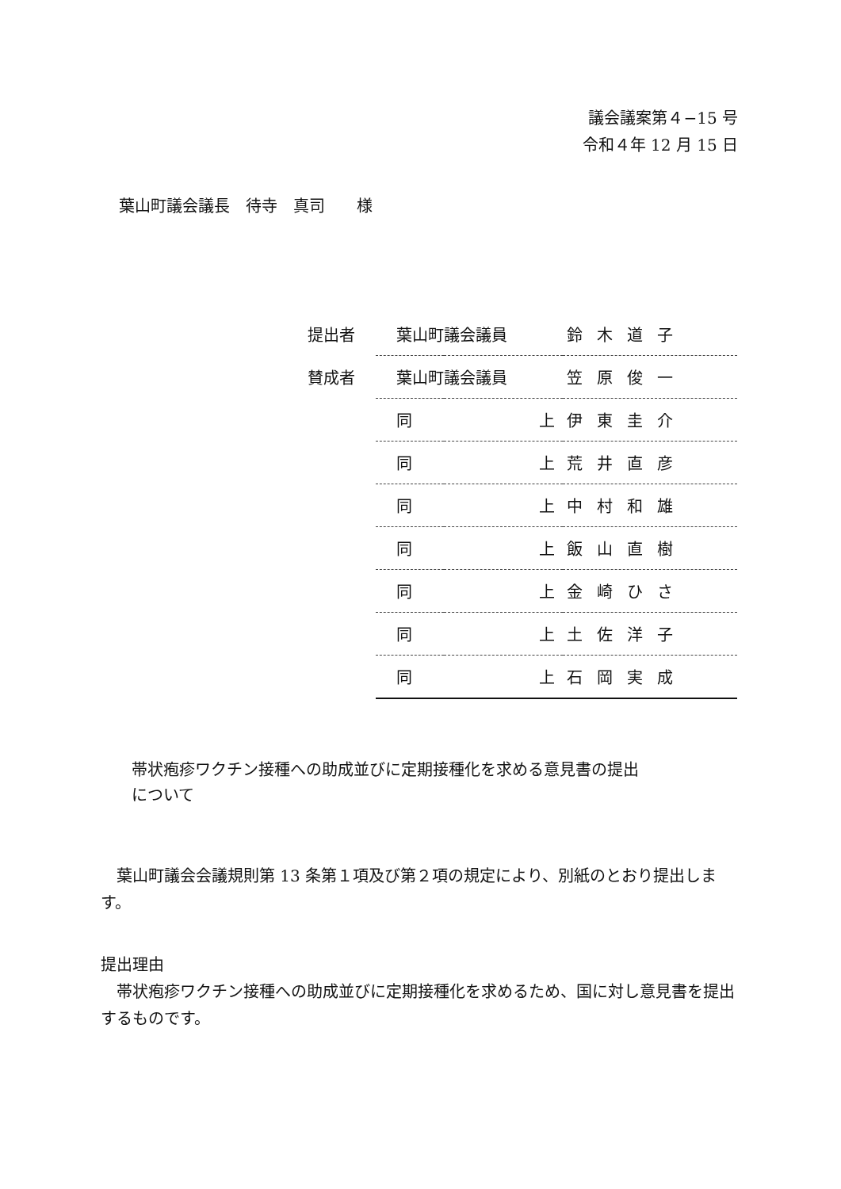議会議案第４−15 号
令和４年 12 月 15 日
葉山町議会議長　待寺　真司　　様
| 提出者 | 葉山町議会議員 | | 鈴木道子 |
| 賛成者 | 葉山町議会議員 | | 笠原俊一 |
| | 同 | 上 | 伊東圭介 |
| | 同 | 上 | 荒井直彦 |
| | 同 | 上 | 中村和雄 |
| | 同 | 上 | 飯山直樹 |
| | 同 | 上 | 金崎ひさ |
| | 同 | 上 | 土佐洋子 |
| | 同 | 上 | 石岡実成 |
帯状疱疹ワクチン接種への助成並びに定期接種化を求める意見書の提出
について
　葉山町議会会議規則第 13 条第１項及び第２項の規定により、別紙のとおり提出します。
提出理由
　帯状疱疹ワクチン接種への助成並びに定期接種化を求めるため、国に対し意見書を提出するものです。